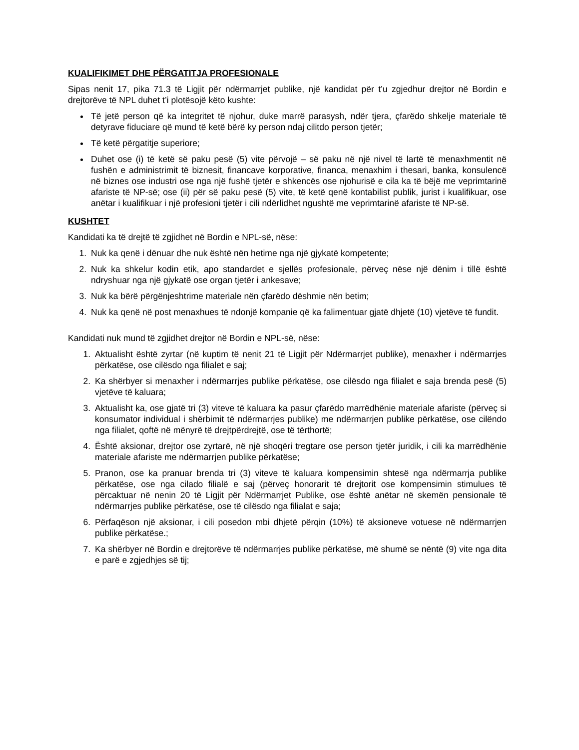KUALIFIKIMET DHE PËRGATITJA PROFESIONALE
Sipas nenit 17, pika 71.3 të Ligjit për ndërmarrjet publike, një kandidat për t’u zgjedhur drejtor në Bordin e drejtorëve të NPL duhet t’i plotësojë këto kushte:
Të jetë person që ka integritet të njohur, duke marrë parasysh, ndër tjera, çfarëdo shkelje materiale të detyrave fiduciare që mund të ketë bërë ky person ndaj cilitdo person tjetër;
Të ketë përgatitje superiore;
Duhet ose (i) të ketë së paku pesë (5) vite përvojë – së paku në një nivel të lartë të menaxhmentit në fushën e administrimit të biznesit, financave korporative, financa, menaxhim i thesari, banka, konsulencë në biznes ose industri ose nga një fushë tjetër e shkencës ose njohurisë e cila ka të bëjë me veprimtarinë afariste të NP-së; ose (ii) për së paku pesë (5) vite, të ketë qenë kontabilist publik, jurist i kualifikuar, ose anëtar i kualifikuar i një profesioni tjetër i cili ndërlidhet ngushtë me veprimtarinë afariste të NP-së.
KUSHTET
Kandidati ka të drejtë të zgjidhet në Bordin e NPL-së, nëse:
1. Nuk ka qenë i dënuar dhe nuk është nën hetime nga një gjykatë kompetente;
2. Nuk ka shkelur kodin etik, apo standardet e sjellës profesionale, përveç nëse një dënim i tillë është ndryshuar nga një gjykatë ose organ tjetër i ankesave;
3. Nuk ka bërë përgënjeshtrime materiale nën çfarëdo dëshmie nën betim;
4. Nuk ka qenë në post menaxhues të ndonjë kompanie që ka falimentuar gjatë dhjetë (10) vjetëve të fundit.
Kandidati nuk mund të zgjidhet drejtor në Bordin e NPL-së, nëse:
1. Aktualisht është zyrtar (në kuptim të nenit 21 të Ligjit për Ndërmarrjet publike), menaxher i ndërmarrjes përkatëse, ose cilësdo nga filialet e saj;
2. Ka shërbyer si menaxher i ndërmarrjes publike përkatëse, ose cilësdo nga filialet e saja brenda pesë (5) vjetëve të kaluara;
3. Aktualisht ka, ose gjatë tri (3) viteve të kaluara ka pasur çfarëdo marrëdhënie materiale afariste (përveç si konsumator individual i shërbimit të ndërmarrjes publike) me ndërmarrjen publike përkatëse, ose cilëndo nga filialet, qoftë në mënyrë të drejtpërdrejtë, ose të tërthortë;
4. Është aksionar, drejtor ose zyrtarë, në një shoqëri tregtare ose person tjetër juridik, i cili ka marrëdhënie materiale afariste me ndërmarrjen publike përkatëse;
5. Pranon, ose ka pranuar brenda tri (3) viteve të kaluara kompensimin shtesë nga ndërmarrja publike përkatëse, ose nga cilado filialë e saj (përveç honorarit të drejtorit ose kompensimin stimulues të përcaktuar në nenin 20 të Ligjit për Ndërmarrjet Publike, ose është anëtar në skemën pensionale të ndërmarrjes publike përkatëse, ose të cilësdo nga filialat e saja;
6. Përfaqëson një aksionar, i cili posedon mbi dhjetë përqin (10%) të aksioneve votuese në ndërmarrjen publike përkatëse.;
7. Ka shërbyer në Bordin e drejtorëve të ndërmarrjes publike përkatëse, më shumë se nëntë (9) vite nga dita e parë e zgjedhjes së tij;